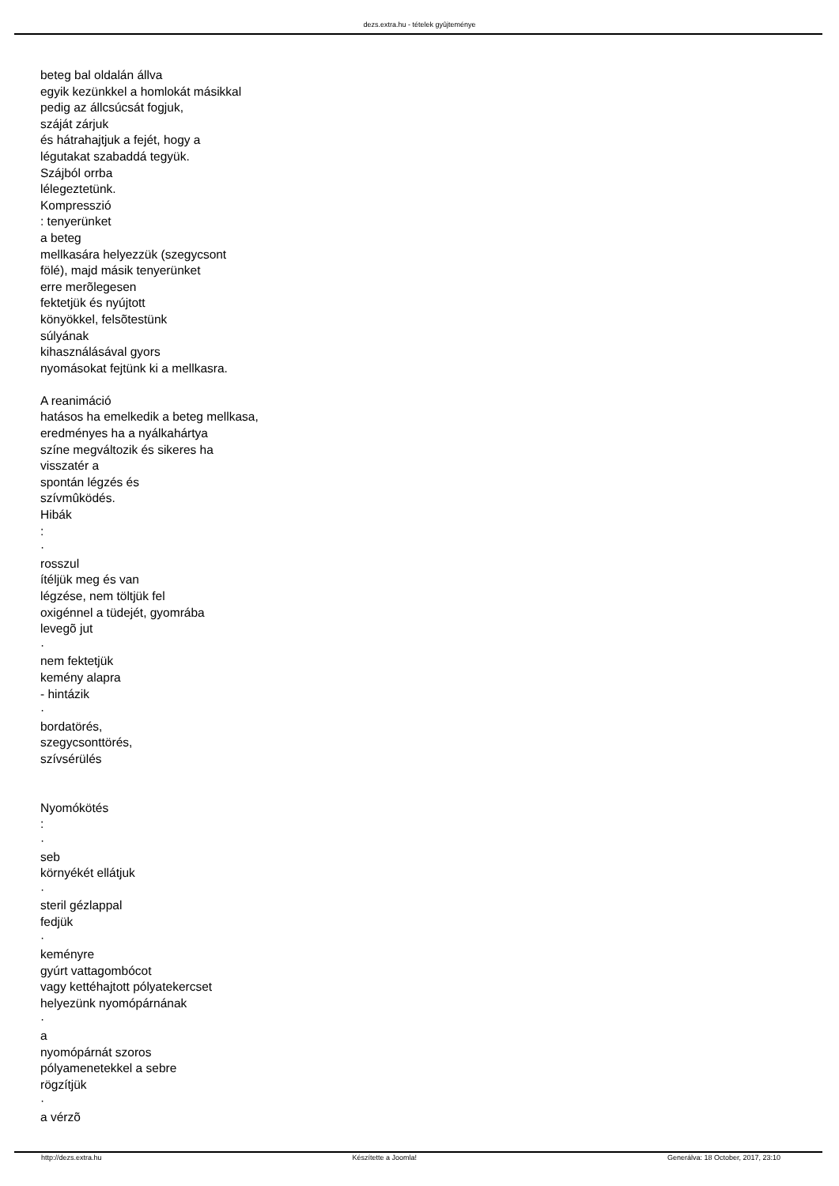dezs.extra.hu - tételek gyûjteménye
beteg bal oldalán állva
egyik kezünkkel a homlokát másikkal
pedig az állcsúcsát fogjuk,
száját zárjuk
és hátrahajtjuk a fejét, hogy a
légutakat szabaddá tegyük.
Szájból orrba
lélegeztetünk.
Kompresszió
: tenyerünket
a beteg
mellkasára helyezzük (szegycsont
fölé), majd másik tenyerünket
erre merõlegesen
fektetjük és nyújtott
könyökkel, felsõtestünk
súlyának
kihasználásával gyors
nyomásokat fejtünk ki a mellkasra.
A reanimáció
hatásos ha emelkedik a beteg mellkasa,
eredményes ha a nyálkahártya
színe megváltozik és sikeres ha
visszatér a
spontán légzés és
szívmûködés.
Hibák
:
·
rosszul
ítéljük meg és van
légzése, nem töltjük fel
oxigénnel a tüdejét, gyomrába
levegõ jut
·
nem fektetjük
kemény alapra
- hintázik
·
bordatörés,
szegycsonttörés,
szívsérülés
Nyomókötés
:
·
seb
környékét ellátjuk
·
steril gézlappal
fedjük
·
keményre
gyúrt vattagombócot
vagy kettéhajtott pólyatekercset
helyezünk nyomópárnának
·
a
nyomópárnát szoros
pólyamenetekkel a sebre
rögzítjük
·
a vérzõ
http://dezs.extra.hu Készítette a Joomla! Generálva: 18 October, 2017, 23:10